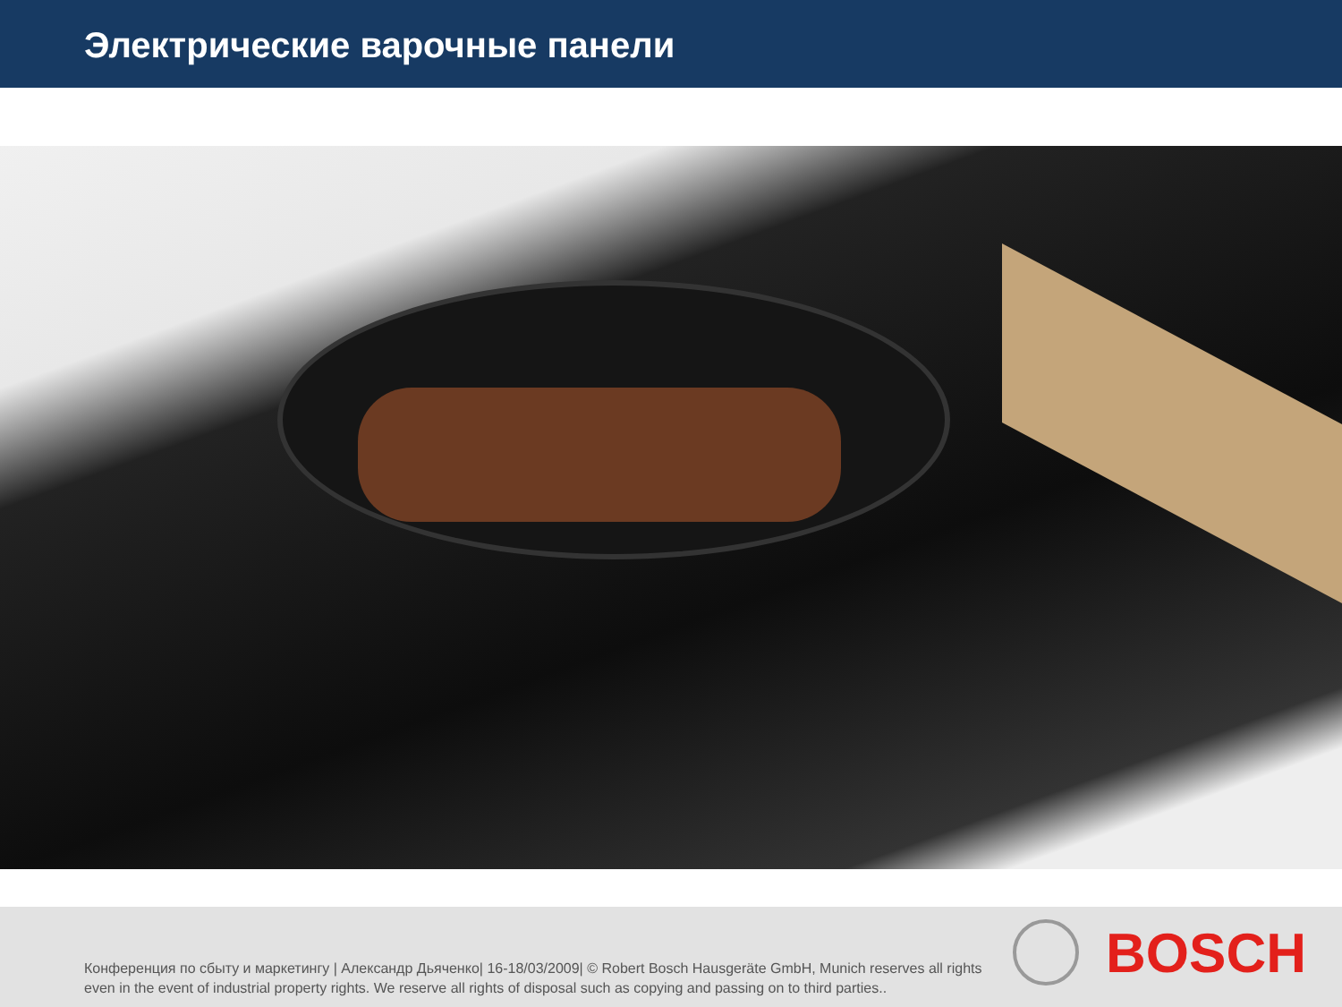Электрические варочные панели
Конференция по сбыту и маркетингу | Александр Дьяченко| 16-18/03/2009| © Robert Bosch Hausgeräte GmbH, Munich reserves all rights even in the event of industrial property rights. We reserve all rights of disposal such as copying and passing on to third parties..
BOSCH